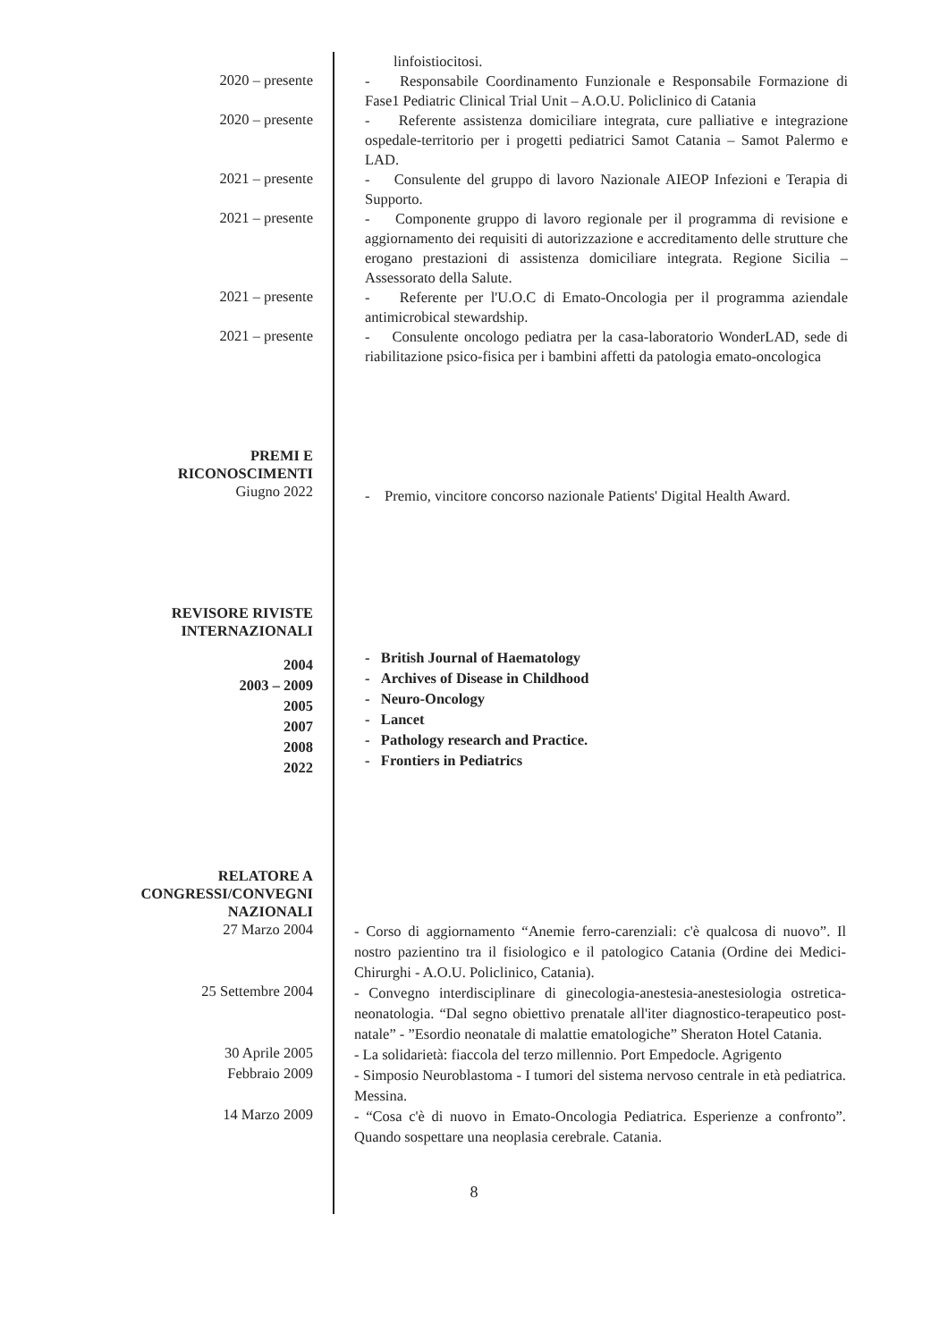linfoistiocitosi.
2020 – presente
- Responsabile Coordinamento Funzionale e Responsabile Formazione di Fase1 Pediatric Clinical Trial Unit – A.O.U. Policlinico di Catania
2020 – presente
- Referente assistenza domiciliare integrata, cure palliative e integrazione ospedale-territorio per i progetti pediatrici Samot Catania – Samot Palermo e LAD.
2021 – presente
- Consulente del gruppo di lavoro Nazionale AIEOP Infezioni e Terapia di Supporto.
2021 – presente
- Componente gruppo di lavoro regionale per il programma di revisione e aggiornamento dei requisiti di autorizzazione e accreditamento delle strutture che erogano prestazioni di assistenza domiciliare integrata. Regione Sicilia – Assessorato della Salute.
2021 – presente
- Referente per l'U.O.C di Emato-Oncologia per il programma aziendale antimicrobical stewardship.
2021 – presente
- Consulente oncologo pediatra per la casa-laboratorio WonderLAD, sede di riabilitazione psico-fisica per i bambini affetti da patologia emato-oncologica
PREMI E
RICONOSCIMENTI
Giugno 2022
- Premio, vincitore concorso nazionale Patients' Digital Health Award.
REVISORE RIVISTE
INTERNAZIONALI
2004
2003 – 2009
2005
2007
2008
2022
- British Journal of Haematology
- Archives of Disease in Childhood
- Neuro-Oncology
- Lancet
- Pathology research and Practice.
- Frontiers in Pediatrics
RELATORE A
CONGRESSI/CONVEGNI
NAZIONALI
27 Marzo 2004
- Corso di aggiornamento “Anemie ferro-carenziali: c'è qualcosa di nuovo”. Il nostro pazientino tra il fisiologico e il patologico Catania (Ordine dei Medici-Chirurghi - A.O.U. Policlinico, Catania).
25 Settembre 2004
- Convegno interdisciplinare di ginecologia-anestesia-anestesiologia ostretica-neonatologia. “Dal segno obiettivo prenatale all'iter diagnostico-terapeutico post-natale” - ”Esordio neonatale di malattie ematologiche” Sheraton Hotel Catania.
30 Aprile 2005
- La solidarietà: fiaccola del terzo millennio. Port Empedocle. Agrigento
Febbraio 2009
- Simposio Neuroblastoma - I tumori del sistema nervoso centrale in età pediatrica. Messina.
14 Marzo 2009
- “Cosa c'è di nuovo in Emato-Oncologia Pediatrica. Esperienze a confronto”. Quando sospettare una neoplasia cerebrale. Catania.
8